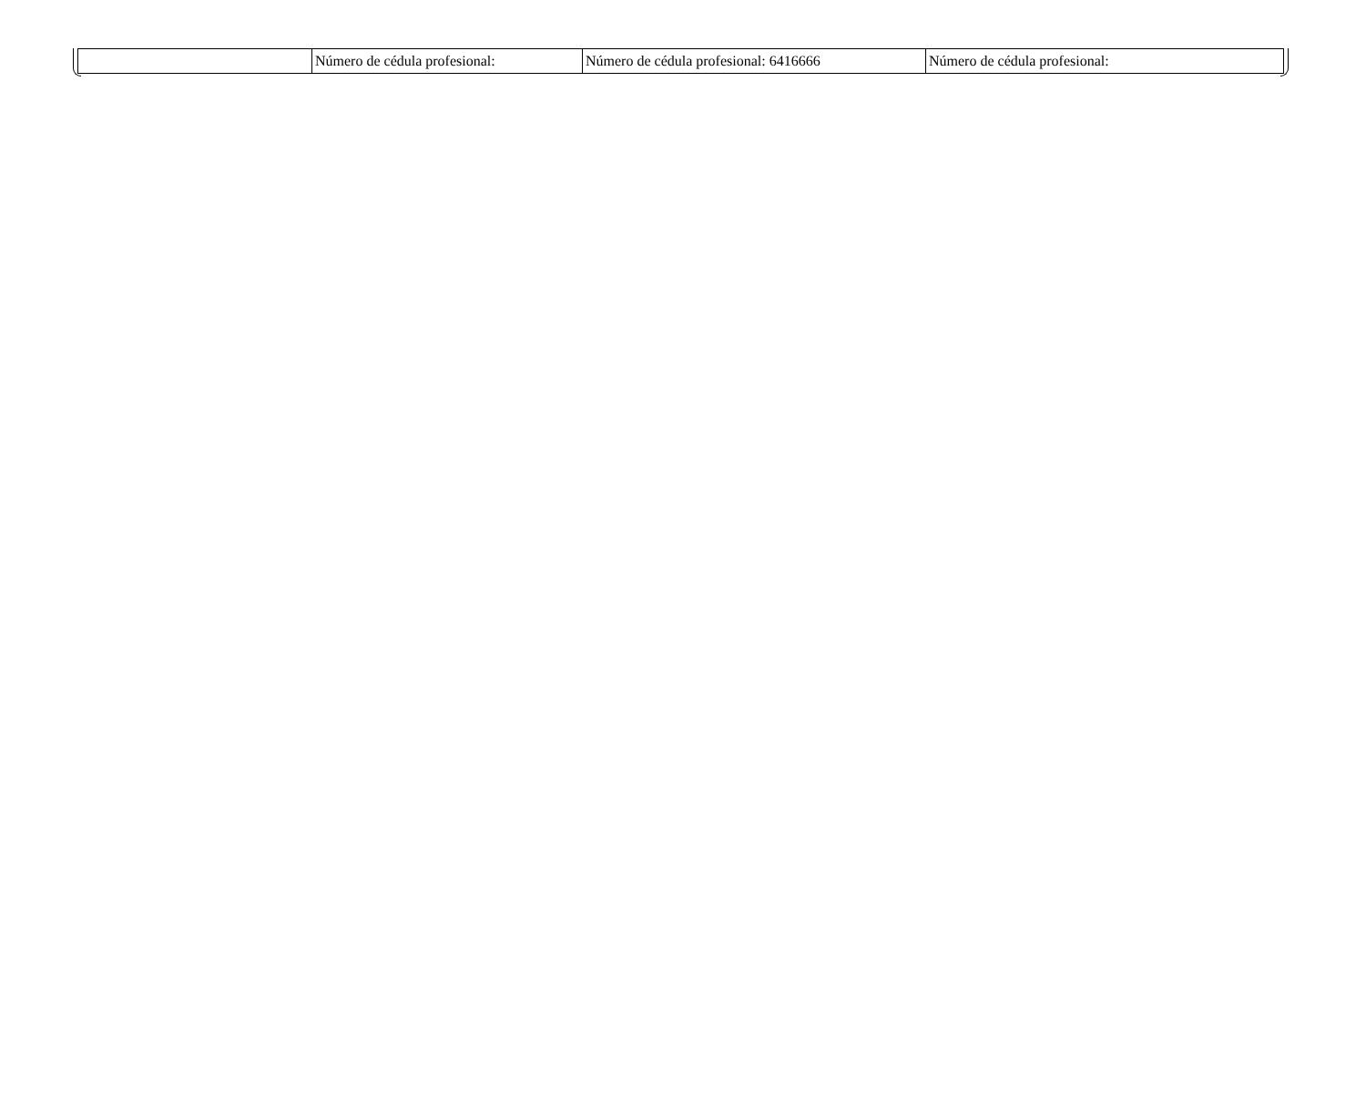| | Número de cédula profesional: | Número de cédula profesional: 6416666 | Número de cédula profesional: |